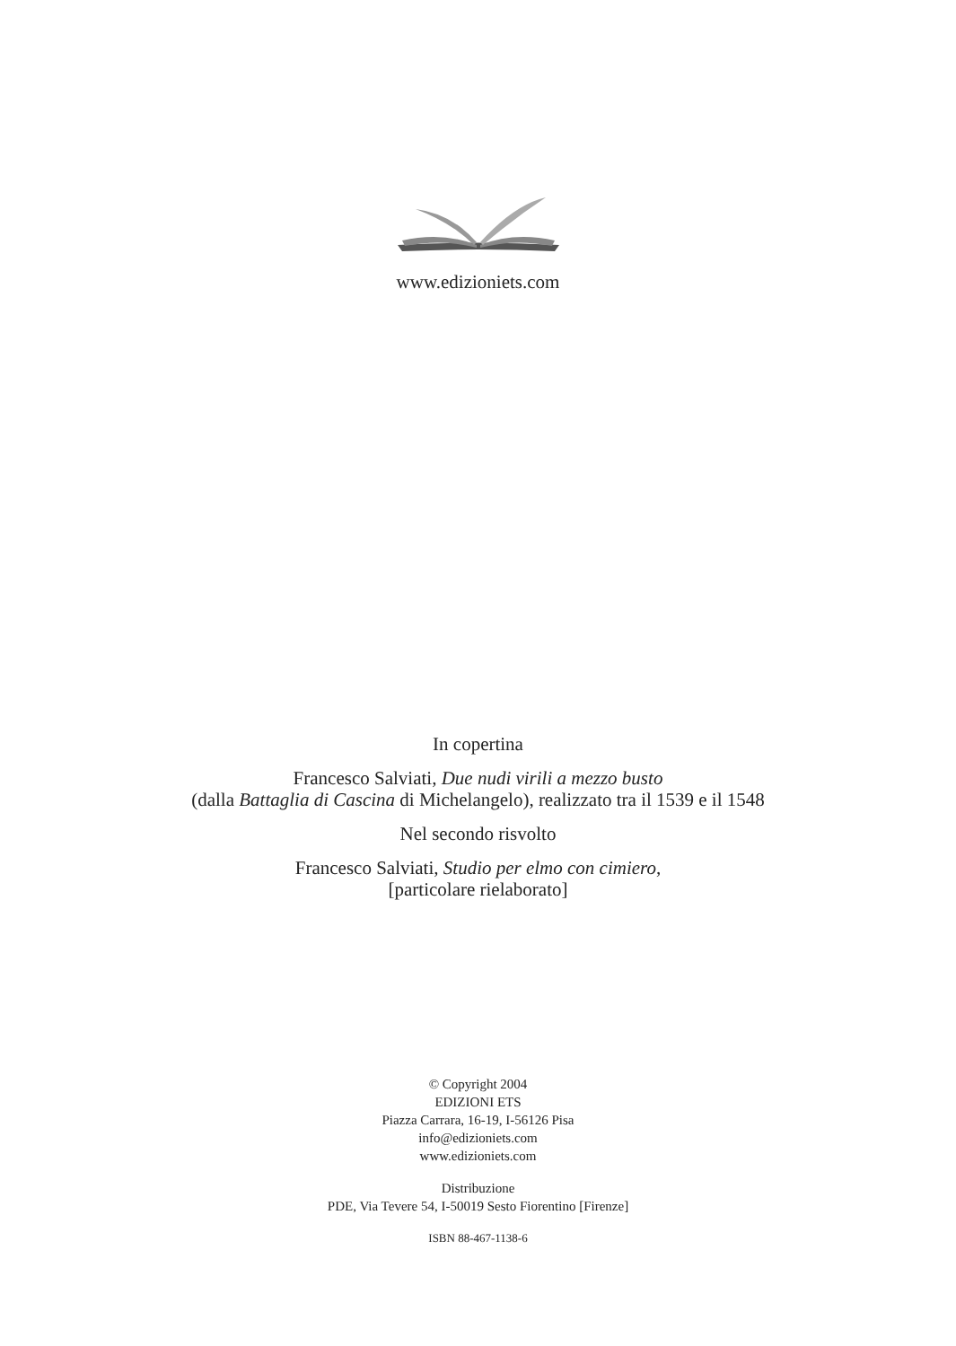www.edizioniets.com
In copertina
Francesco Salviati, Due nudi virili a mezzo busto
(dalla Battaglia di Cascina di Michelangelo), realizzato tra il 1539 e il 1548
Nel secondo risvolto
Francesco Salviati, Studio per elmo con cimiero,
[particolare rielaborato]
© Copyright 2004
EDIZIONI ETS
Piazza Carrara, 16-19, I-56126 Pisa
info@edizioniets.com
www.edizioniets.com
Distribuzione
PDE, Via Tevere 54, I-50019 Sesto Fiorentino [Firenze]
ISBN 88-467-1138-6